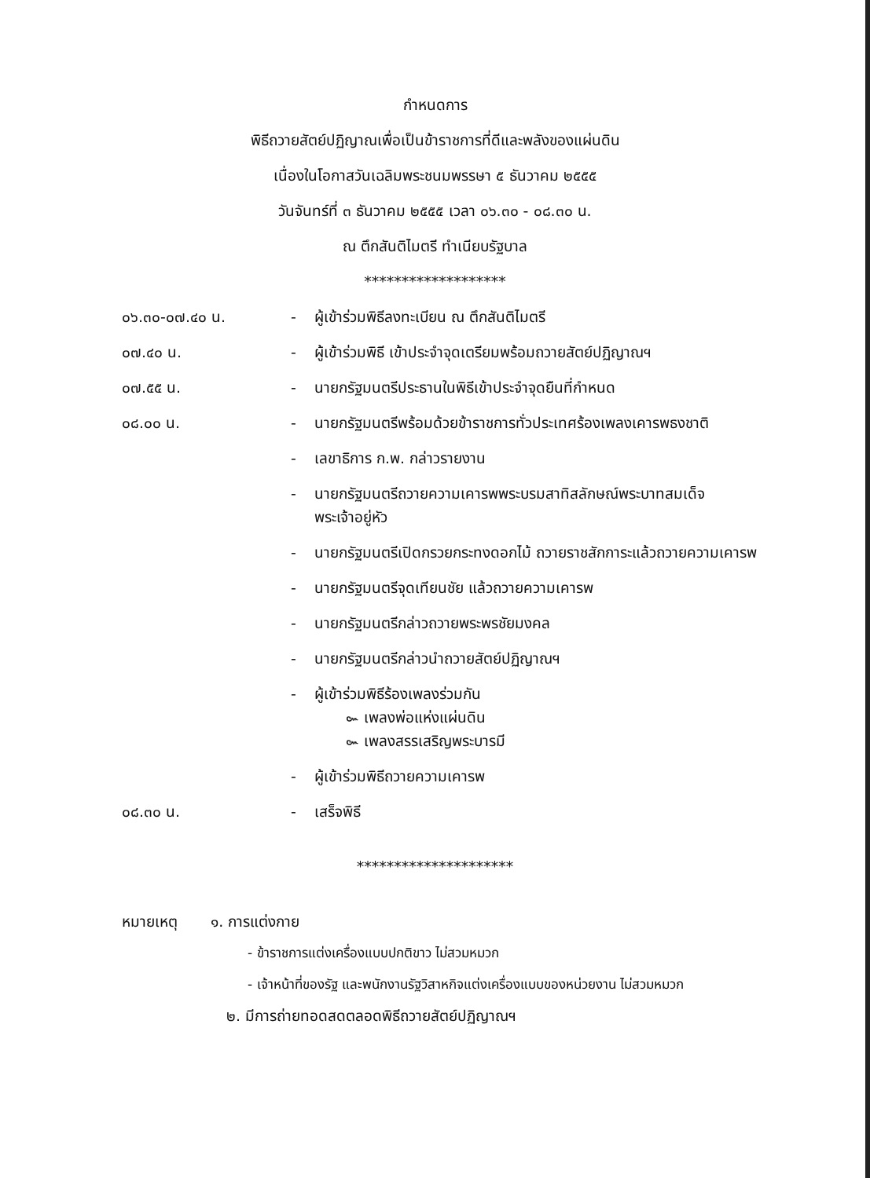กำหนดการ
พิธีถวายสัตย์ปฏิญาณเพื่อเป็นข้าราชการที่ดีและพลังของแผ่นดิน
เนื่องในโอกาสวันเฉลิมพระชนมพรรษา ๕ ธันวาคม ๒๕๕๕
วันจันทร์ที่ ๓ ธันวาคม ๒๕๕๕ เวลา ๐๖.๓๐ - ๐๘.๓๐ น.
ณ ตึกสันติไมตรี ทำเนียบรัฐบาล
*******************
| ๐๖.๓๐-๐๗.๔๐ น. | - | ผู้เข้าร่วมพิธีลงทะเบียน ณ ตึกสันติไมตรี |
| ๐๗.๔๐ น. | - | ผู้เข้าร่วมพิธี เข้าประจำจุดเตรียมพร้อมถวายสัตย์ปฏิญาณฯ |
| ๐๗.๕๕ น. | - | นายกรัฐมนตรีประธานในพิธีเข้าประจำจุดยืนที่กำหนด |
| ๐๘.๐๐ น. | - | นายกรัฐมนตรีพร้อมด้วยข้าราชการทั่วประเทศร้องเพลงเคารพธงชาติ |
| | - | เลขาธิการ ก.พ. กล่าวรายงาน |
| | - | นายกรัฐมนตรีถวายความเคารพพระบรมสาทิสลักษณ์พระบาทสมเด็จ พระเจ้าอยู่หัว |
| | - | นายกรัฐมนตรีเปิดกรวยกระทงดอกไม้ ถวายราชสักการะแล้วถวายความเคารพ |
| | - | นายกรัฐมนตรีจุดเทียนชัย แล้วถวายความเคารพ |
| | - | นายกรัฐมนตรีกล่าวถวายพระพรชัยมงคล |
| | - | นายกรัฐมนตรีกล่าวนำถวายสัตย์ปฏิญาณฯ |
| | - | ผู้เข้าร่วมพิธีร้องเพลงร่วมกัน ๛ เพลงพ่อแห่งแผ่นดิน ๛ เพลงสรรเสริญพระบารมี |
| | - | ผู้เข้าร่วมพิธีถวายความเคารพ |
| ๐๘.๓๐ น. | - | เสร็จพิธี |
*********************
หมายเหตุ ๑. การแต่งกาย
- ข้าราชการแต่งเครื่องแบบปกติขาว ไม่สวมหมวก
- เจ้าหน้าที่ของรัฐ และพนักงานรัฐวิสาหกิจแต่งเครื่องแบบของหน่วยงาน ไม่สวมหมวก
๒. มีการถ่ายทอดสดตลอดพิธีถวายสัตย์ปฏิญาณฯ